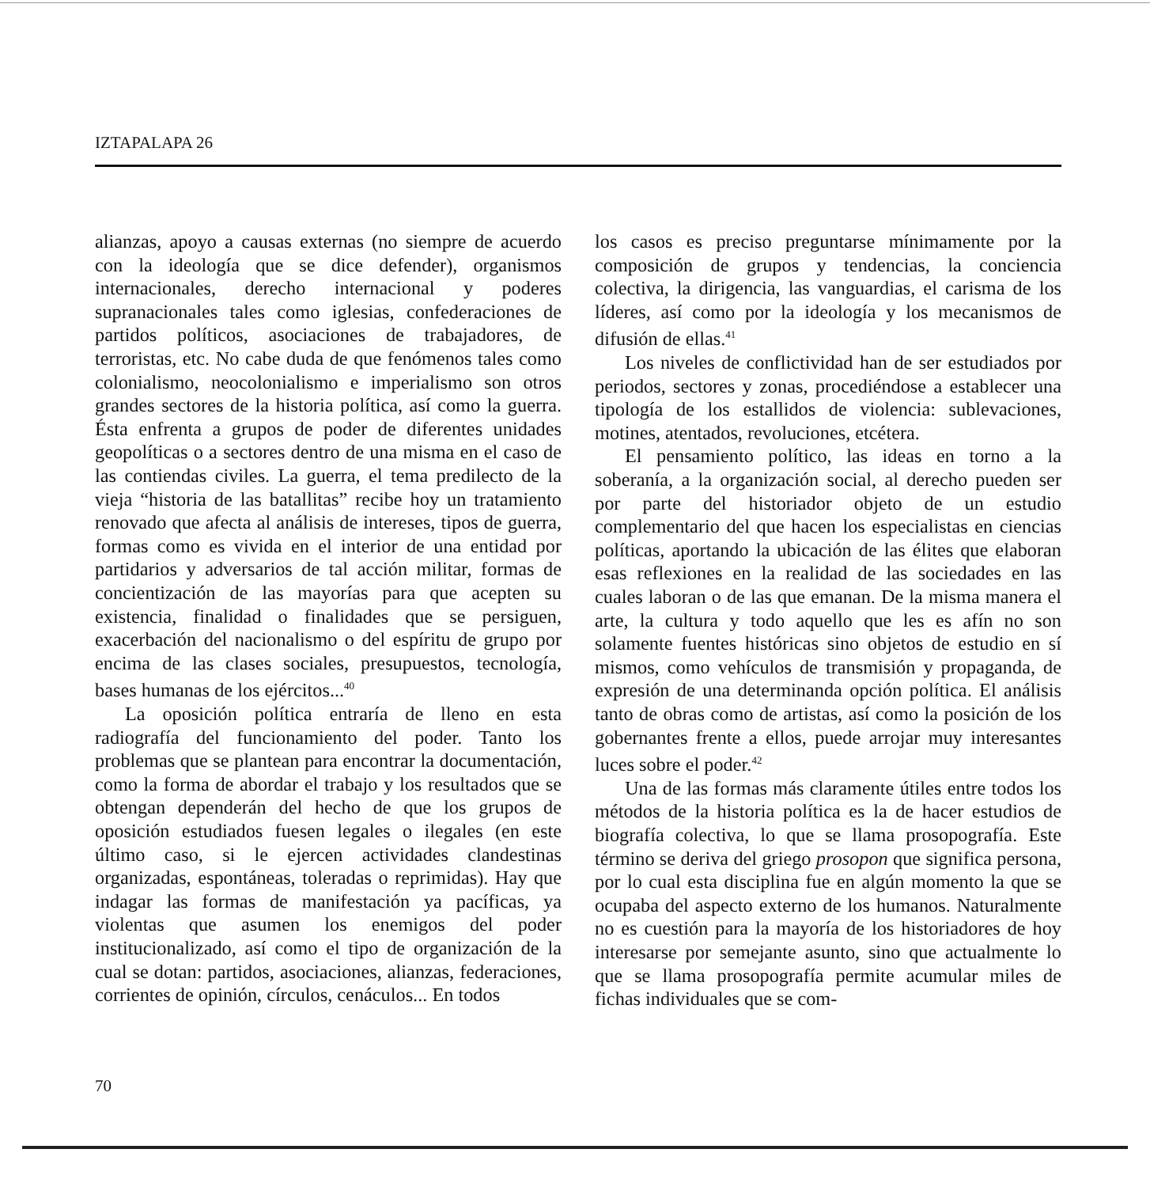IZTAPALAPA 26
alianzas, apoyo a causas externas (no siempre de acuerdo con la ideología que se dice defender), organismos internacionales, derecho internacional y poderes supranacionales tales como iglesias, confederaciones de partidos políticos, asociaciones de trabajadores, de terroristas, etc. No cabe duda de que fenómenos tales como colonialismo, neocolonialismo e imperialismo son otros grandes sectores de la historia política, así como la guerra. Ésta enfrenta a grupos de poder de diferentes unidades geopolíticas o a sectores dentro de una misma en el caso de las contiendas civiles. La guerra, el tema predilecto de la vieja “historia de las batallitas” recibe hoy un tratamiento renovado que afecta al análisis de intereses, tipos de guerra, formas como es vivida en el interior de una entidad por partidarios y adversarios de tal acción militar, formas de concientización de las mayorías para que acepten su existencia, finalidad o finalidades que se persiguen, exacerbación del nacionalismo o del espíritu de grupo por encima de las clases sociales, presupuestos, tecnología, bases humanas de los ejércitos...<sup>40</sup>
La oposición política entraría de lleno en esta radiografía del funcionamiento del poder. Tanto los problemas que se plantean para encontrar la documentación, como la forma de abordar el trabajo y los resultados que se obtengan dependerán del hecho de que los grupos de oposición estudiados fuesen legales o ilegales (en este último caso, si le ejercen actividades clandestinas organizadas, espontáneas, toleradas o reprimidas). Hay que indagar las formas de manifestación ya pacíficas, ya violentas que asumen los enemigos del poder institucionalizado, así como el tipo de organización de la cual se dotan: partidos, asociaciones, alianzas, federaciones, corrientes de opinión, círculos, cenáculos... En todos
los casos es preciso preguntarse mínimamente por la composición de grupos y tendencias, la conciencia colectiva, la dirigencia, las vanguardias, el carisma de los líderes, así como por la ideología y los mecanismos de difusión de ellas.<sup>41</sup>
Los niveles de conflictividad han de ser estudiados por periodos, sectores y zonas, procediéndose a establecer una tipología de los estallidos de violencia: sublevaciones, motines, atentados, revoluciones, etcétera.
El pensamiento político, las ideas en torno a la soberanía, a la organización social, al derecho pueden ser por parte del historiador objeto de un estudio complementario del que hacen los especialistas en ciencias políticas, aportando la ubicación de las élites que elaboran esas reflexiones en la realidad de las sociedades en las cuales laboran o de las que emanan. De la misma manera el arte, la cultura y todo aquello que les es afín no son solamente fuentes históricas sino objetos de estudio en sí mismos, como vehículos de transmisión y propaganda, de expresión de una determinanda opción política. El análisis tanto de obras como de artistas, así como la posición de los gobernantes frente a ellos, puede arrojar muy interesantes luces sobre el poder.<sup>42</sup>
Una de las formas más claramente útiles entre todos los métodos de la historia política es la de hacer estudios de biografía colectiva, lo que se llama prosopografía. Este término se deriva del griego prosopon que significa persona, por lo cual esta disciplina fue en algún momento la que se ocupaba del aspecto externo de los humanos. Naturalmente no es cuestión para la mayoría de los historiadores de hoy interesarse por semejante asunto, sino que actualmente lo que se llama prosopografía permite acumular miles de fichas individuales que se com-
70